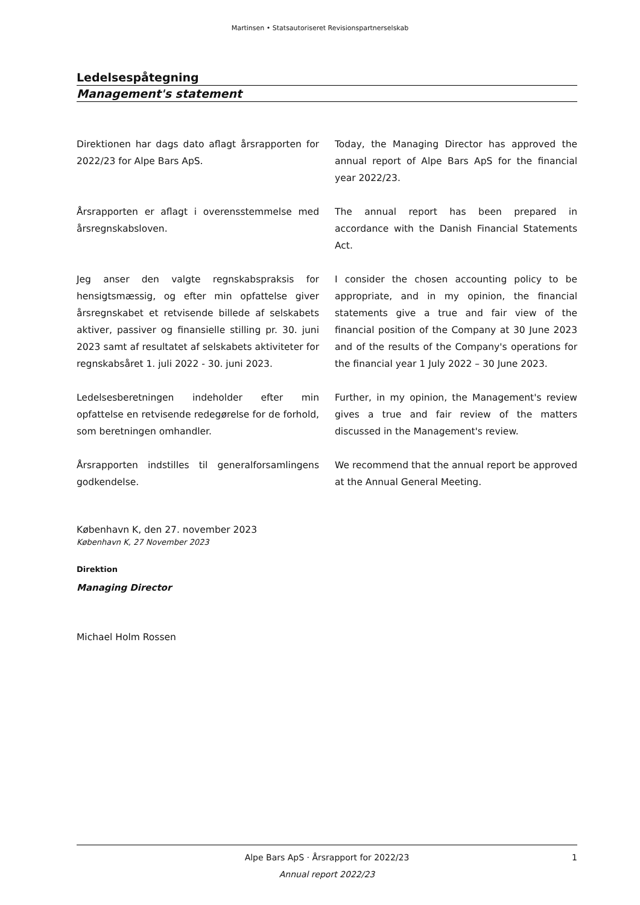Martinsen • Statsautoriseret Revisionspartnerselskab
Ledelsespåtegning
Management's statement
Direktionen har dags dato aflagt årsrapporten for 2022/23 for Alpe Bars ApS.
Today, the Managing Director has approved the annual report of Alpe Bars ApS for the financial year 2022/23.
Årsrapporten er aflagt i overensstemmelse med årsregnskabsloven.
The annual report has been prepared in accordance with the Danish Financial Statements Act.
Jeg anser den valgte regnskabspraksis for hensigtsmæssig, og efter min opfattelse giver årsregnskabet et retvisende billede af selskabets aktiver, passiver og finansielle stilling pr. 30. juni 2023 samt af resultatet af selskabets aktiviteter for regnskabsåret 1. juli 2022 - 30. juni 2023.
I consider the chosen accounting policy to be appropriate, and in my opinion, the financial statements give a true and fair view of the financial position of the Company at 30 June 2023 and of the results of the Company's operations for the financial year 1 July 2022 – 30 June 2023.
Ledelsesberetningen indeholder efter min opfattelse en retvisende redegørelse for de forhold, som beretningen omhandler.
Further, in my opinion, the Management's review gives a true and fair review of the matters discussed in the Management's review.
Årsrapporten indstilles til generalforsamlingens godkendelse.
We recommend that the annual report be approved at the Annual General Meeting.
København K, den 27. november 2023
København K, 27 November 2023
Direktion
Managing Director
Michael Holm Rossen
1 Alpe Bars ApS · Årsrapport for 2022/23
Annual report 2022/23